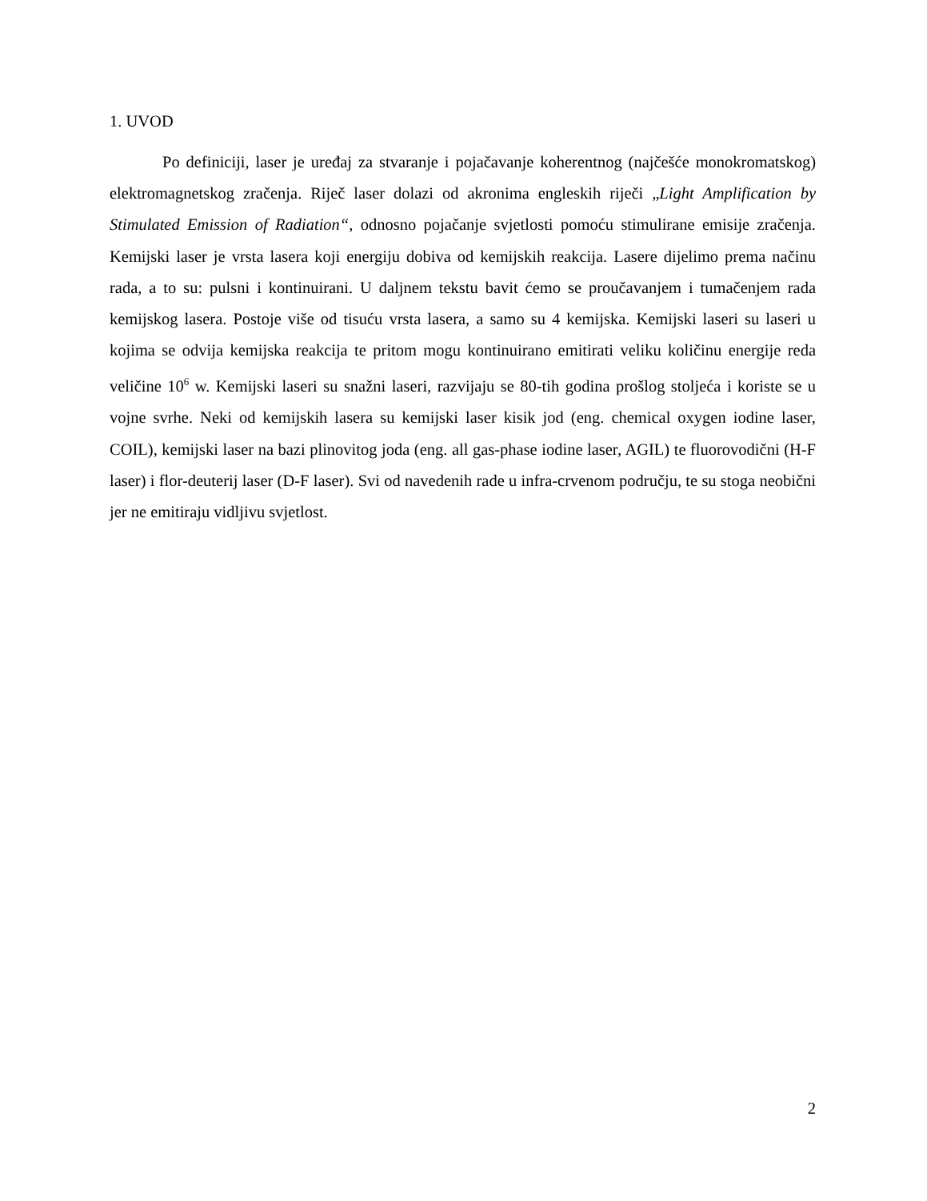1. UVOD
Po definiciji, laser je uređaj za stvaranje i pojačavanje koherentnog (najčešće monokromatskog) elektromagnetskog zračenja. Riječ laser dolazi od akronima engleskih riječi „Light Amplification by Stimulated Emission of Radiation“, odnosno pojačanje svjetlosti pomoću stimulirane emisije zračenja. Kemijski laser je vrsta lasera koji energiju dobiva od kemijskih reakcija. Lasere dijelimo prema načinu rada, a to su: pulsni i kontinuirani. U daljnem tekstu bavit ćemo se proučavanjem i tumačenjem rada kemijskog lasera. Postoje više od tisuću vrsta lasera, a samo su 4 kemijska. Kemijski laseri su laseri u kojima se odvija kemijska reakcija te pritom mogu kontinuirano emitirati veliku količinu energije reda veličine 10<sup>6</sup> w. Kemijski laseri su snažni laseri, razvijaju se 80-tih godina prošlog stoljeća i koriste se u vojne svrhe. Neki od kemijskih lasera su kemijski laser kisik jod (eng. chemical oxygen iodine laser, COIL), kemijski laser na bazi plinovitog joda (eng. all gas-phase iodine laser, AGIL) te fluorovodični (H-F laser) i flor-deuterij laser (D-F laser). Svi od navedenih rade u infra-crvenom području, te su stoga neobični jer ne emitiraju vidljivu svjetlost.
2